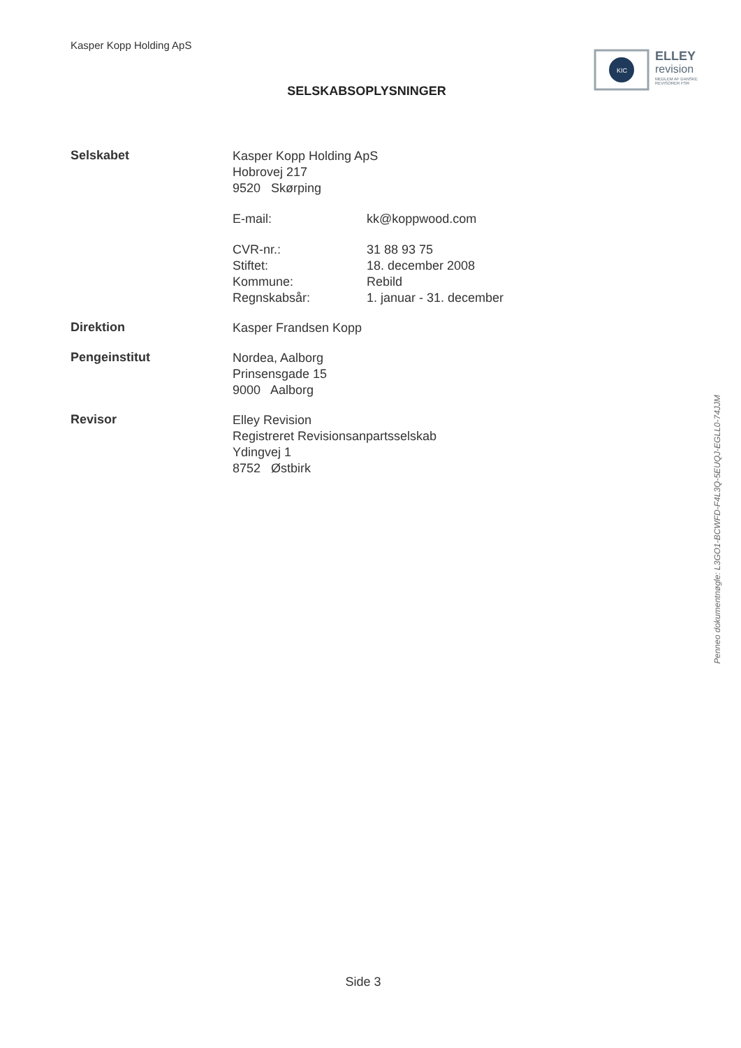Kasper Kopp Holding ApS
KIC
ELLEY
revision
MEDLEM AF DANSKE REVISORER FSR
SELSKABSOPLYSNINGER
Selskabet
Kasper Kopp Holding ApS
Hobrovej 217
9520 Skørping
E-mail: kk@koppwood.com
CVR-nr.: 31 88 93 75
Stiftet: 18. december 2008
Kommune: Rebild
Regnskabsår: 1. januar - 31. december
Direktion
Kasper Frandsen Kopp
Pengeinstitut
Nordea, Aalborg
Prinsensgade 15
9000 Aalborg
Revisor
Elley Revision
Registreret Revisionsanpartsselskab
Ydingvej 1
8752 Østbirk
Penneo dokumentnøgle: L3GO1-BCWFD-F4L3Q-5EUQJ-EGLL0-74JJM
Side 3